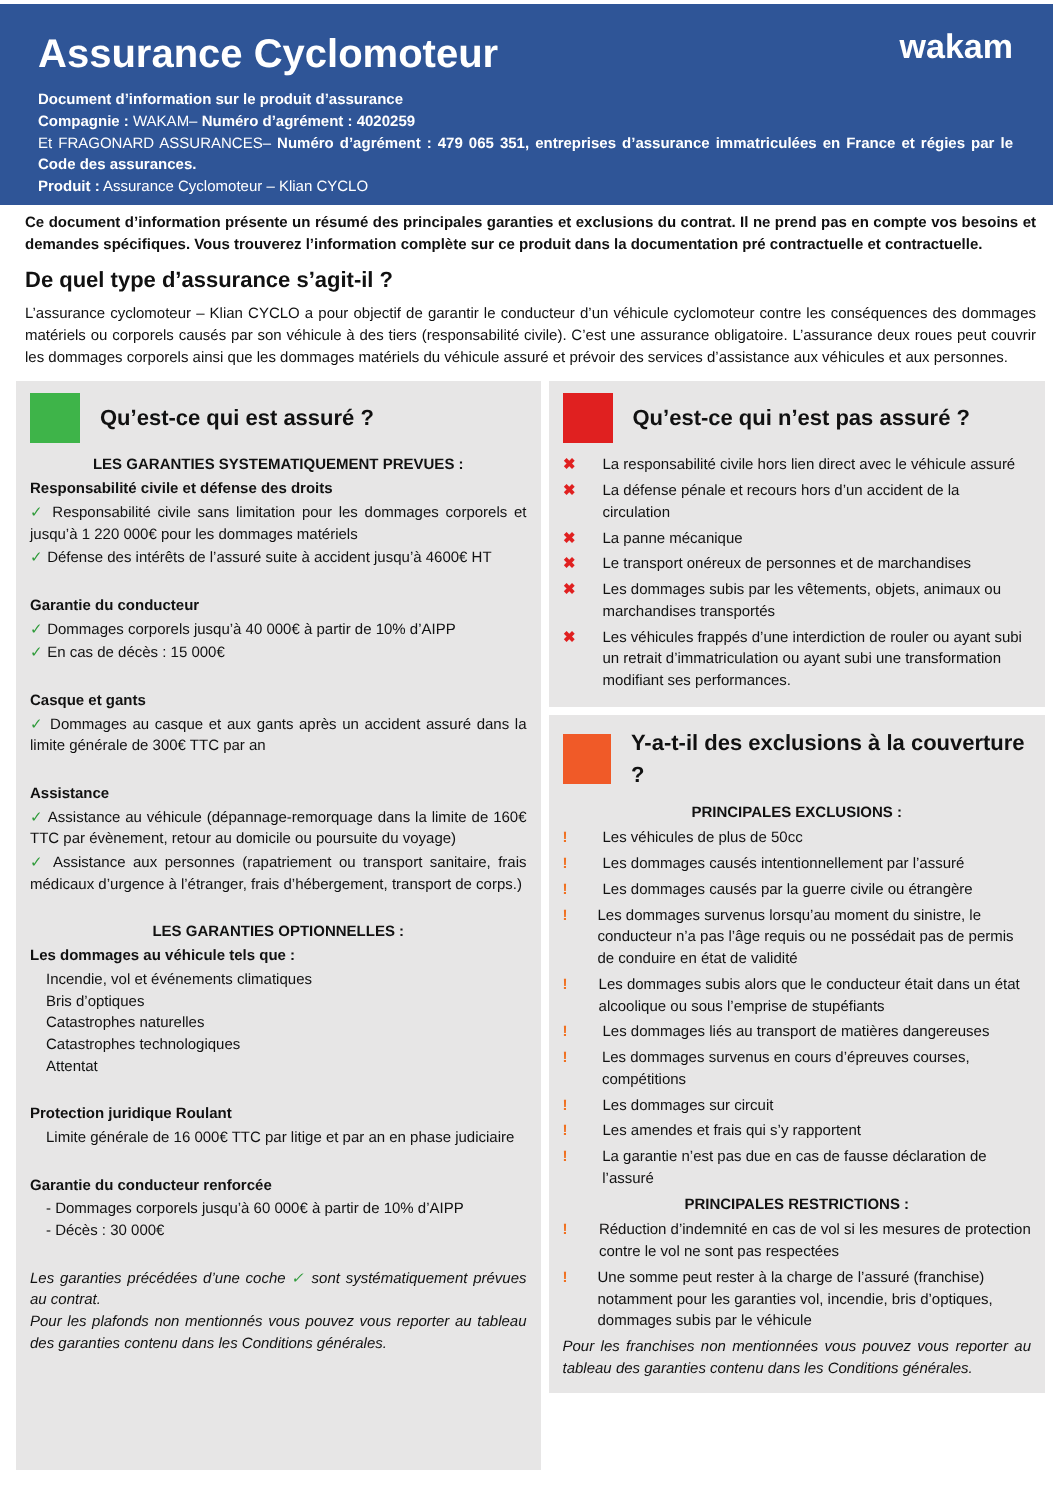wakam
Assurance Cyclomoteur
Document d’information sur le produit d’assurance
Compagnie : WAKAM– Numéro d’agrément : 4020259
Et FRAGONARD ASSURANCES– Numéro d’agrément : 479 065 351, entreprises d’assurance immatriculées en France et régies par le Code des assurances.
Produit : Assurance Cyclomoteur – Klian CYCLO
Ce document d’information présente un résumé des principales garanties et exclusions du contrat. Il ne prend pas en compte vos besoins et demandes spécifiques. Vous trouverez l’information complète sur ce produit dans la documentation pré contractuelle et contractuelle.
De quel type d’assurance s’agit-il ?
L’assurance cyclomoteur – Klian CYCLO a pour objectif de garantir le conducteur d’un véhicule cyclomoteur contre les conséquences des dommages matériels ou corporels causés par son véhicule à des tiers (responsabilité civile). C’est une assurance obligatoire. L’assurance deux roues peut couvrir les dommages corporels ainsi que les dommages matériels du véhicule assuré et prévoir des services d’assistance aux véhicules et aux personnes.
Qu’est-ce qui est assuré ?
LES GARANTIES SYSTEMATIQUEMENT PREVUES :
Responsabilité civile et défense des droits
✓ Responsabilité civile sans limitation pour les dommages corporels et jusqu’à 1 220 000€ pour les dommages matériels
✓ Défense des intérêts de l’assuré suite à accident jusqu’à 4600€ HT
Garantie du conducteur
✓ Dommages corporels jusqu’à 40 000€ à partir de 10% d’AIPP
✓ En cas de décès : 15 000€
Casque et gants
✓ Dommages au casque et aux gants après un accident assuré dans la limite générale de 300€ TTC par an
Assistance
✓ Assistance au véhicule (dépannage-remorquage dans la limite de 160€ TTC par évènement, retour au domicile ou poursuite du voyage)
✓ Assistance aux personnes (rapatriement ou transport sanitaire, frais médicaux d’urgence à l’étranger, frais d’hébergement, transport de corps.)
LES GARANTIES OPTIONNELLES :
Les dommages au véhicule tels que :
Incendie, vol et événements climatiques
Bris d’optiques
Catastrophes naturelles
Catastrophes technologiques
Attentat
Protection juridique Roulant
Limite générale de 16 000€ TTC par litige et par an en phase judiciaire
Garantie du conducteur renforcée
- Dommages corporels jusqu’à 60 000€ à partir de 10% d’AIPP
- Décès : 30 000€
Les garanties précédées d’une coche ✓ sont systématiquement prévues au contrat.
Pour les plafonds non mentionnés vous pouvez vous reporter au tableau des garanties contenu dans les Conditions générales.
Qu’est-ce qui n’est pas assuré ?
✖ La responsabilité civile hors lien direct avec le véhicule assuré
✖ La défense pénale et recours hors d’un accident de la circulation
✖ La panne mécanique
✖ Le transport onéreux de personnes et de marchandises
✖ Les dommages subis par les vêtements, objets, animaux ou marchandises transportés
✖ Les véhicules frappés d’une interdiction de rouler ou ayant subi un retrait d’immatriculation ou ayant subi une transformation modifiant ses performances.
Y-a-t-il des exclusions à la couverture ?
PRINCIPALES EXCLUSIONS :
! Les véhicules de plus de 50cc
! Les dommages causés intentionnellement par l’assuré
! Les dommages causés par la guerre civile ou étrangère
! Les dommages survenus lorsqu’au moment du sinistre, le conducteur n’a pas l’âge requis ou ne possédait pas de permis de conduire en état de validité
! Les dommages subis alors que le conducteur était dans un état alcoolique ou sous l’emprise de stupéfiants
! Les dommages liés au transport de matières dangereuses
! Les dommages survenus en cours d’épreuves courses, compétitions
! Les dommages sur circuit
! Les amendes et frais qui s’y rapportent
! La garantie n’est pas due en cas de fausse déclaration de l’assuré
PRINCIPALES RESTRICTIONS :
! Réduction d’indemnité en cas de vol si les mesures de protection contre le vol ne sont pas respectées
! Une somme peut rester à la charge de l’assuré (franchise) notamment pour les garanties vol, incendie, bris d’optiques, dommages subis par le véhicule
Pour les franchises non mentionnées vous pouvez vous reporter au tableau des garanties contenu dans les Conditions générales.